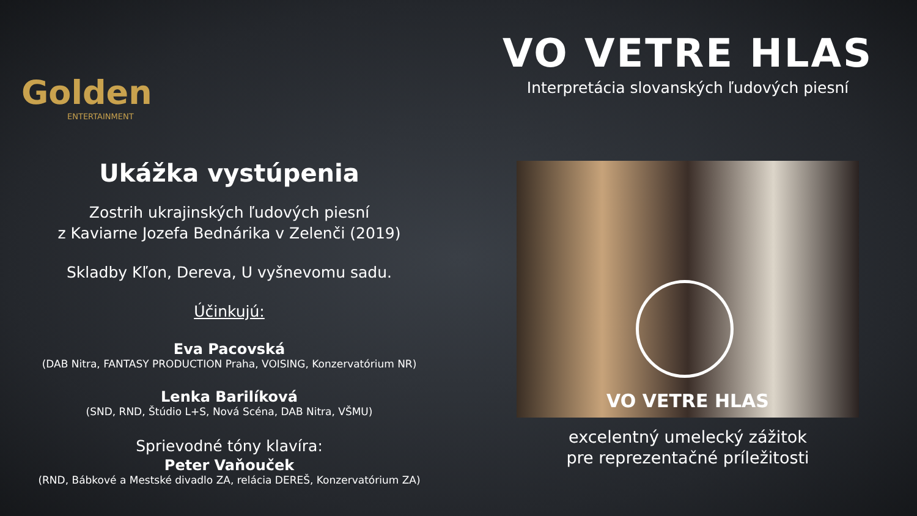Golden
ENTERTAINMENT
Ukážka vystúpenia
Zostrih ukrajinských ľudových piesní
z Kaviarne Jozefa Bednárika v Zelenči (2019)
Skladby Kľon, Dereva, U vyšnevomu sadu.
Účinkujú:
Eva Pacovská
(DAB Nitra, FANTASY PRODUCTION Praha, VOISING, Konzervatórium NR)
Lenka Barilíková
(SND, RND, Štúdio L+S, Nová Scéna, DAB Nitra, VŠMU)
Sprievodné tóny klavíra:
Peter Vaňouček
(RND, Bábkové a Mestské divadlo ZA, relácia DEREŠ, Konzervatórium ZA)
VO VETRE HLAS
Interpretácia slovanských ľudových piesní
VO VETRE HLAS
excelentný umelecký zážitok
pre reprezentačné príležitosti